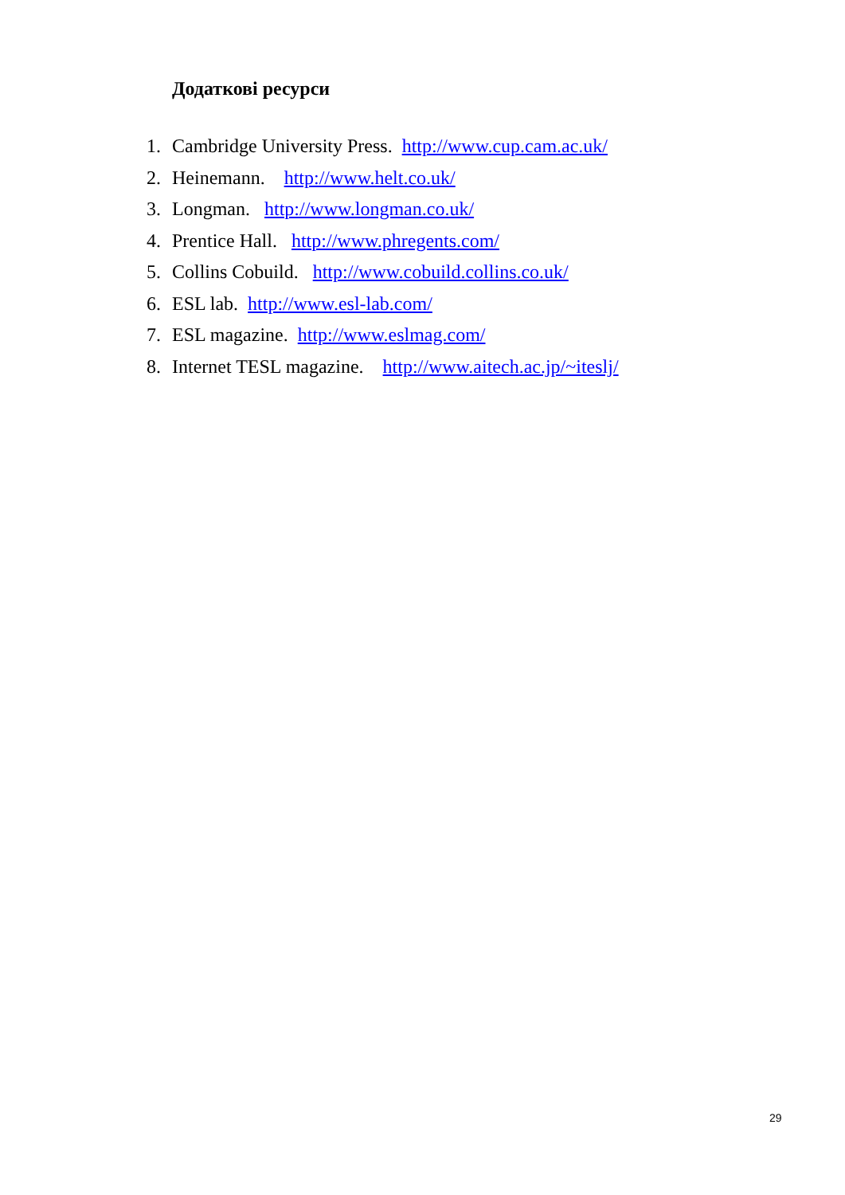Додаткові ресурси
1. Cambridge University Press. http://www.cup.cam.ac.uk/
2. Heinemann. http://www.helt.co.uk/
3. Longman. http://www.longman.co.uk/
4. Prentice Hall. http://www.phregents.com/
5. Collins Cobuild. http://www.cobuild.collins.co.uk/
6. ESL lab. http://www.esl-lab.com/
7. ESL magazine. http://www.eslmag.com/
8. Internet TESL magazine. http://www.aitech.ac.jp/~iteslj/
29